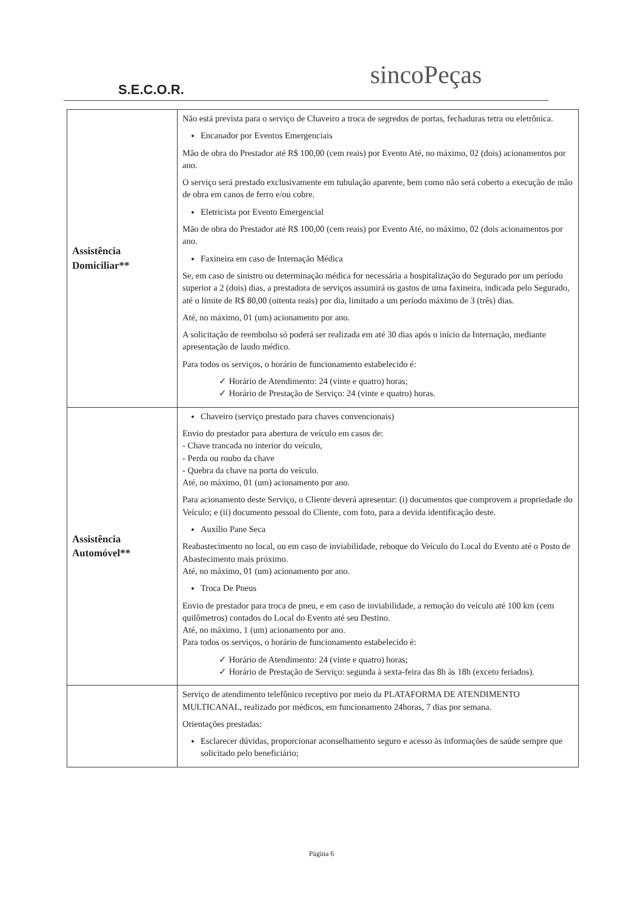S.E.C.O.R.
sincoPeças
| Assistência Domiciliar** | Não está prevista para o serviço de Chaveiro a troca de segredos de portas, fechaduras tetra ou eletrônica. Encanador por Eventos Emergenciais Mão de obra do Prestador até R$ 100,00 (cem reais) por Evento Até, no máximo, 02 (dois) acionamentos por ano. O serviço será prestado exclusivamente em tubulação aparente, bem como não será coberto a execução de mão de obra em canos de ferro e/ou cobre. Eletricista por Evento Emergencial Mão de obra do Prestador até R$ 100,00 (cem reais) por Evento Até, no máximo, 02 (dois acionamentos por ano. Faxineira em caso de Internação Médica Se, em caso de sinistro ou determinação médica for necessária a hospitalização do Segurado por um período superior a 2 (dois) dias, a prestadora de serviços assumirá os gastos de uma faxineira, indicada pelo Segurado, até o limite de R$ 80,00 (oitenta reais) por dia, limitado a um período máximo de 3 (três) dias. Até, no máximo, 01 (um) acionamento por ano. A solicitação de reembolso só poderá ser realizada em até 30 dias após o início da Internação, mediante apresentação de laudo médico. Para todos os serviços, o horário de funcionamento estabelecido é: ✓ Horário de Atendimento: 24 (vinte e quatro) horas; ✓ Horário de Prestação de Serviço: 24 (vinte e quatro) horas. |
| Assistência Automóvel** | Chaveiro (serviço prestado para chaves convencionais) Envio do prestador para abertura de veículo em casos de: - Chave trancada no interior do veículo, - Perda ou roubo da chave - Quebra da chave na porta do veículo. Até, no máximo, 01 (um) acionamento por ano. Para acionamento deste Serviço, o Cliente deverá apresentar: (i) documentos que comprovem a propriedade do Veículo; e (ii) documento pessoal do Cliente, com foto, para a devida identificação deste. Auxílio Pane Seca Reabastecimento no local, ou em caso de inviabilidade, reboque do Veículo do Local do Evento até o Posto de Abastecimento mais próximo. Até, no máximo, 01 (um) acionamento por ano. Troca De Pneus Envio de prestador para troca de pneu, e em caso de inviabilidade, a remoção do veículo até 100 km (cem quilômetros) contados do Local do Evento até seu Destino. Até, no máximo, 1 (um) acionamento por ano. Para todos os serviços, o horário de funcionamento estabelecido é: ✓ Horário de Atendimento: 24 (vinte e quatro) horas; ✓ Horário de Prestação de Serviço: segunda à sexta-feira das 8h às 18h (exceto feriados). |
| | Serviço de atendimento telefônico receptivo por meio da PLATAFORMA DE ATENDIMENTO MULTICANAL, realizado por médicos, em funcionamento 24horas, 7 dias por semana. Orientações prestadas: Esclarecer dúvidas, proporcionar aconselhamento seguro e acesso às informações de saúde sempre que solicitado pelo beneficiário; |
Página 6